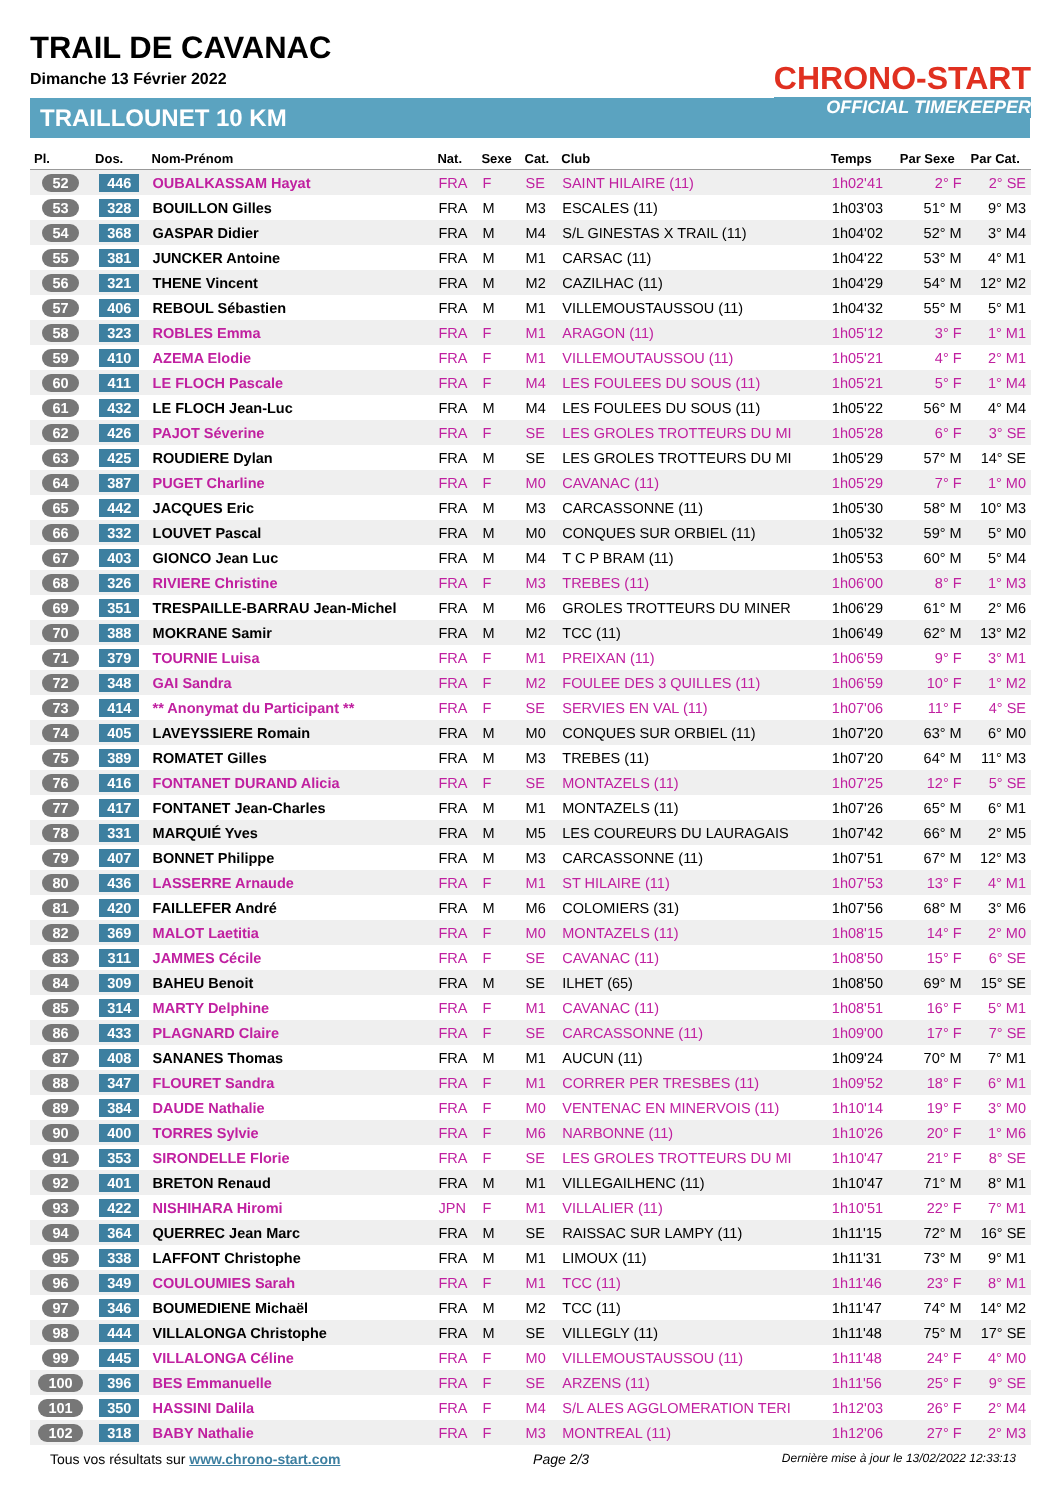TRAIL DE CAVANAC
Dimanche 13 Février 2022
TRAILLOUNET 10 KM
CHRONO-START
OFFICIAL TIMEKEEPER
| Pl. | Dos. | Nom-Prénom | Nat. | Sexe | Cat. | Club | Temps | Par Sexe | Par Cat. |
| --- | --- | --- | --- | --- | --- | --- | --- | --- | --- |
| 52 | 446 | OUBALKASSAM Hayat | FRA | F | SE | SAINT HILAIRE (11) | 1h02'41 | 2° F | 2° SE |
| 53 | 328 | BOUILLON Gilles | FRA | M | M3 | ESCALES (11) | 1h03'03 | 51° M | 9° M3 |
| 54 | 368 | GASPAR Didier | FRA | M | M4 | S/L GINESTAS X TRAIL (11) | 1h04'02 | 52° M | 3° M4 |
| 55 | 381 | JUNCKER Antoine | FRA | M | M1 | CARSAC (11) | 1h04'22 | 53° M | 4° M1 |
| 56 | 321 | THENE Vincent | FRA | M | M2 | CAZILHAC (11) | 1h04'29 | 54° M | 12° M2 |
| 57 | 406 | REBOUL Sébastien | FRA | M | M1 | VILLEMOUSTAUSSOU (11) | 1h04'32 | 55° M | 5° M1 |
| 58 | 323 | ROBLES Emma | FRA | F | M1 | ARAGON (11) | 1h05'12 | 3° F | 1° M1 |
| 59 | 410 | AZEMA Elodie | FRA | F | M1 | VILLEMOUTAUSSOU (11) | 1h05'21 | 4° F | 2° M1 |
| 60 | 411 | LE FLOCH Pascale | FRA | F | M4 | LES FOULEES DU SOUS (11) | 1h05'21 | 5° F | 1° M4 |
| 61 | 432 | LE FLOCH Jean-Luc | FRA | M | M4 | LES FOULEES DU SOUS (11) | 1h05'22 | 56° M | 4° M4 |
| 62 | 426 | PAJOT Séverine | FRA | F | SE | LES GROLES TROTTEURS DU MI | 1h05'28 | 6° F | 3° SE |
| 63 | 425 | ROUDIERE Dylan | FRA | M | SE | LES GROLES TROTTEURS DU MI | 1h05'29 | 57° M | 14° SE |
| 64 | 387 | PUGET Charline | FRA | F | M0 | CAVANAC (11) | 1h05'29 | 7° F | 1° M0 |
| 65 | 442 | JACQUES Eric | FRA | M | M3 | CARCASSONNE (11) | 1h05'30 | 58° M | 10° M3 |
| 66 | 332 | LOUVET Pascal | FRA | M | M0 | CONQUES SUR ORBIEL (11) | 1h05'32 | 59° M | 5° M0 |
| 67 | 403 | GIONCO Jean Luc | FRA | M | M4 | T C P BRAM (11) | 1h05'53 | 60° M | 5° M4 |
| 68 | 326 | RIVIERE Christine | FRA | F | M3 | TREBES (11) | 1h06'00 | 8° F | 1° M3 |
| 69 | 351 | TRESPAILLE-BARRAU Jean-Michel | FRA | M | M6 | GROLES TROTTEURS DU MINER | 1h06'29 | 61° M | 2° M6 |
| 70 | 388 | MOKRANE Samir | FRA | M | M2 | TCC (11) | 1h06'49 | 62° M | 13° M2 |
| 71 | 379 | TOURNIE Luisa | FRA | F | M1 | PREIXAN (11) | 1h06'59 | 9° F | 3° M1 |
| 72 | 348 | GAI Sandra | FRA | F | M2 | FOULEE DES 3 QUILLES (11) | 1h06'59 | 10° F | 1° M2 |
| 73 | 414 | ** Anonymat du Participant ** | FRA | F | SE | SERVIES EN VAL (11) | 1h07'06 | 11° F | 4° SE |
| 74 | 405 | LAVEYSSIERE Romain | FRA | M | M0 | CONQUES SUR ORBIEL (11) | 1h07'20 | 63° M | 6° M0 |
| 75 | 389 | ROMATET Gilles | FRA | M | M3 | TREBES (11) | 1h07'20 | 64° M | 11° M3 |
| 76 | 416 | FONTANET DURAND Alicia | FRA | F | SE | MONTAZELS (11) | 1h07'25 | 12° F | 5° SE |
| 77 | 417 | FONTANET Jean-Charles | FRA | M | M1 | MONTAZELS (11) | 1h07'26 | 65° M | 6° M1 |
| 78 | 331 | MARQUIÉ Yves | FRA | M | M5 | LES COUREURS DU LAURAGAIS | 1h07'42 | 66° M | 2° M5 |
| 79 | 407 | BONNET Philippe | FRA | M | M3 | CARCASSONNE (11) | 1h07'51 | 67° M | 12° M3 |
| 80 | 436 | LASSERRE Arnaude | FRA | F | M1 | ST HILAIRE (11) | 1h07'53 | 13° F | 4° M1 |
| 81 | 420 | FAILLEFER André | FRA | M | M6 | COLOMIERS (31) | 1h07'56 | 68° M | 3° M6 |
| 82 | 369 | MALOT Laetitia | FRA | F | M0 | MONTAZELS (11) | 1h08'15 | 14° F | 2° M0 |
| 83 | 311 | JAMMES Cécile | FRA | F | SE | CAVANAC (11) | 1h08'50 | 15° F | 6° SE |
| 84 | 309 | BAHEU Benoit | FRA | M | SE | ILHET (65) | 1h08'50 | 69° M | 15° SE |
| 85 | 314 | MARTY Delphine | FRA | F | M1 | CAVANAC (11) | 1h08'51 | 16° F | 5° M1 |
| 86 | 433 | PLAGNARD Claire | FRA | F | SE | CARCASSONNE (11) | 1h09'00 | 17° F | 7° SE |
| 87 | 408 | SANANES Thomas | FRA | M | M1 | AUCUN (11) | 1h09'24 | 70° M | 7° M1 |
| 88 | 347 | FLOURET Sandra | FRA | F | M1 | CORRER PER TRESBES (11) | 1h09'52 | 18° F | 6° M1 |
| 89 | 384 | DAUDE Nathalie | FRA | F | M0 | VENTENAC EN MINERVOIS (11) | 1h10'14 | 19° F | 3° M0 |
| 90 | 400 | TORRES Sylvie | FRA | F | M6 | NARBONNE (11) | 1h10'26 | 20° F | 1° M6 |
| 91 | 353 | SIRONDELLE Florie | FRA | F | SE | LES GROLES TROTTEURS DU MI | 1h10'47 | 21° F | 8° SE |
| 92 | 401 | BRETON Renaud | FRA | M | M1 | VILLEGAILHENC (11) | 1h10'47 | 71° M | 8° M1 |
| 93 | 422 | NISHIHARA Hiromi | JPN | F | M1 | VILLALIER (11) | 1h10'51 | 22° F | 7° M1 |
| 94 | 364 | QUERREC Jean Marc | FRA | M | SE | RAISSAC SUR LAMPY (11) | 1h11'15 | 72° M | 16° SE |
| 95 | 338 | LAFFONT Christophe | FRA | M | M1 | LIMOUX (11) | 1h11'31 | 73° M | 9° M1 |
| 96 | 349 | COULOUMIES Sarah | FRA | F | M1 | TCC (11) | 1h11'46 | 23° F | 8° M1 |
| 97 | 346 | BOUMEDIENE Michaël | FRA | M | M2 | TCC (11) | 1h11'47 | 74° M | 14° M2 |
| 98 | 444 | VILLALONGA Christophe | FRA | M | SE | VILLEGLY (11) | 1h11'48 | 75° M | 17° SE |
| 99 | 445 | VILLALONGA Céline | FRA | F | M0 | VILLEMOUSTAUSSOU (11) | 1h11'48 | 24° F | 4° M0 |
| 100 | 396 | BES Emmanuelle | FRA | F | SE | ARZENS (11) | 1h11'56 | 25° F | 9° SE |
| 101 | 350 | HASSINI Dalila | FRA | F | M4 | S/L ALES AGGLOMERATION TERI | 1h12'03 | 26° F | 2° M4 |
| 102 | 318 | BABY Nathalie | FRA | F | M3 | MONTREAL (11) | 1h12'06 | 27° F | 2° M3 |
Tous vos résultats sur www.chrono-start.com Page 2/3 Dernière mise à jour le 13/02/2022 12:33:13